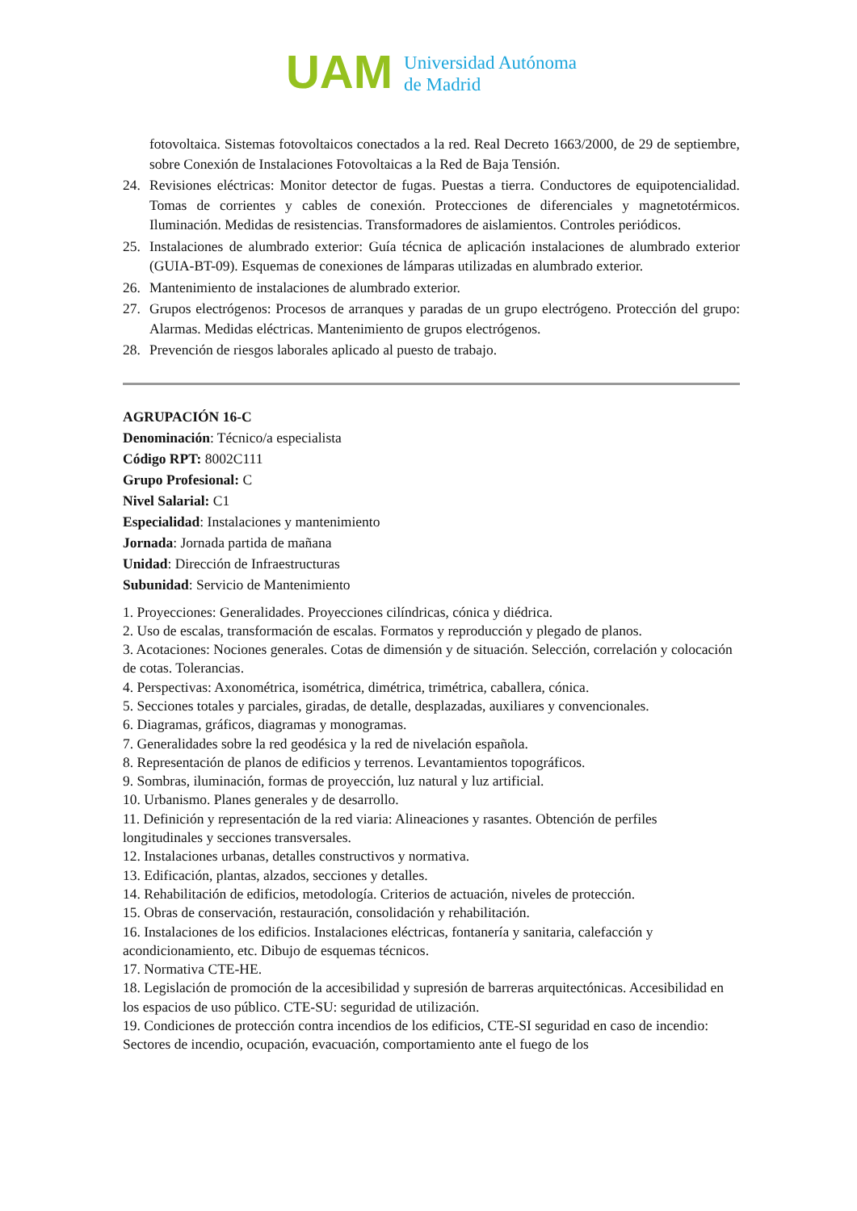UAM
Universidad Autónoma
de Madrid
fotovoltaica. Sistemas fotovoltaicos conectados a la red. Real Decreto 1663/2000, de 29 de septiembre, sobre Conexión de Instalaciones Fotovoltaicas a la Red de Baja Tensión.
24. Revisiones eléctricas: Monitor detector de fugas. Puestas a tierra. Conductores de equipotencialidad. Tomas de corrientes y cables de conexión. Protecciones de diferenciales y magnetotérmicos. Iluminación. Medidas de resistencias. Transformadores de aislamientos. Controles periódicos.
25. Instalaciones de alumbrado exterior: Guía técnica de aplicación instalaciones de alumbrado exterior (GUIA-BT-09). Esquemas de conexiones de lámparas utilizadas en alumbrado exterior.
26. Mantenimiento de instalaciones de alumbrado exterior.
27. Grupos electrógenos: Procesos de arranques y paradas de un grupo electrógeno. Protección del grupo: Alarmas. Medidas eléctricas. Mantenimiento de grupos electrógenos.
28. Prevención de riesgos laborales aplicado al puesto de trabajo.
AGRUPACIÓN 16-C
Denominación: Técnico/a especialista
Código RPT: 8002C111
Grupo Profesional: C
Nivel Salarial: C1
Especialidad: Instalaciones y mantenimiento
Jornada: Jornada partida de mañana
Unidad: Dirección de Infraestructuras
Subunidad: Servicio de Mantenimiento
1. Proyecciones: Generalidades. Proyecciones cilíndricas, cónica y diédrica.
2. Uso de escalas, transformación de escalas. Formatos y reproducción y plegado de planos.
3. Acotaciones: Nociones generales. Cotas de dimensión y de situación. Selección, correlación y colocación de cotas. Tolerancias.
4. Perspectivas: Axonométrica, isométrica, dimétrica, trimétrica, caballera, cónica.
5. Secciones totales y parciales, giradas, de detalle, desplazadas, auxiliares y convencionales.
6. Diagramas, gráficos, diagramas y monogramas.
7. Generalidades sobre la red geodésica y la red de nivelación española.
8. Representación de planos de edificios y terrenos. Levantamientos topográficos.
9. Sombras, iluminación, formas de proyección, luz natural y luz artificial.
10. Urbanismo. Planes generales y de desarrollo.
11. Definición y representación de la red viaria: Alineaciones y rasantes. Obtención de perfiles longitudinales y secciones transversales.
12. Instalaciones urbanas, detalles constructivos y normativa.
13. Edificación, plantas, alzados, secciones y detalles.
14. Rehabilitación de edificios, metodología. Criterios de actuación, niveles de protección.
15. Obras de conservación, restauración, consolidación y rehabilitación.
16. Instalaciones de los edificios. Instalaciones eléctricas, fontanería y sanitaria, calefacción y acondicionamiento, etc. Dibujo de esquemas técnicos.
17. Normativa CTE-HE.
18. Legislación de promoción de la accesibilidad y supresión de barreras arquitectónicas. Accesibilidad en los espacios de uso público. CTE-SU: seguridad de utilización.
19. Condiciones de protección contra incendios de los edificios, CTE-SI seguridad en caso de incendio: Sectores de incendio, ocupación, evacuación, comportamiento ante el fuego de los